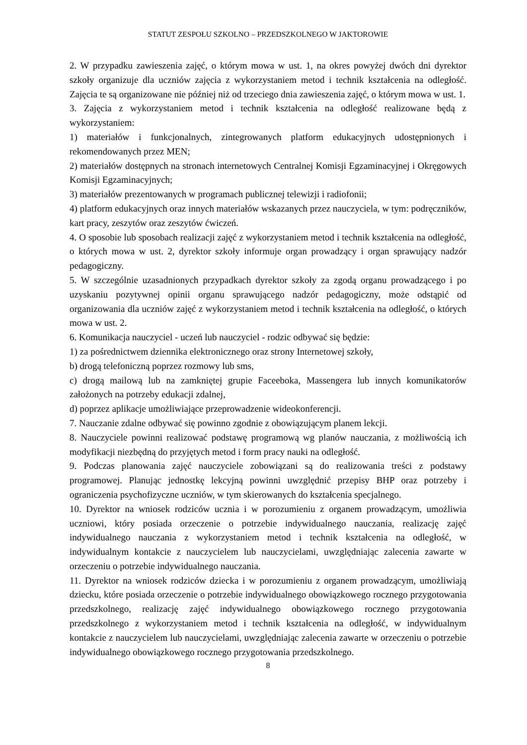STATUT ZESPOŁU SZKOLNO – PRZEDSZKOLNEGO W JAKTOROWIE
2. W przypadku zawieszenia zajęć, o którym mowa w ust. 1, na okres powyżej dwóch dni dyrektor szkoły organizuje dla uczniów zajęcia z wykorzystaniem metod i technik kształcenia na odległość. Zajęcia te są organizowane nie później niż od trzeciego dnia zawieszenia zajęć, o którym mowa w ust. 1.
3. Zajęcia z wykorzystaniem metod i technik kształcenia na odległość realizowane będą z wykorzystaniem:
1) materiałów i funkcjonalnych, zintegrowanych platform edukacyjnych udostępnionych i rekomendowanych przez MEN;
2) materiałów dostępnych na stronach internetowych Centralnej Komisji Egzaminacyjnej i Okręgowych Komisji Egzaminacyjnych;
3) materiałów prezentowanych w programach publicznej telewizji i radiofonii;
4) platform edukacyjnych oraz innych materiałów wskazanych przez nauczyciela, w tym: podręczników, kart pracy, zeszytów oraz zeszytów ćwiczeń.
4. O sposobie lub sposobach realizacji zajęć z wykorzystaniem metod i technik kształcenia na odległość, o których mowa w ust. 2, dyrektor szkoły informuje organ prowadzący i organ sprawujący nadzór pedagogiczny.
5. W szczególnie uzasadnionych przypadkach dyrektor szkoły za zgodą organu prowadzącego i po uzyskaniu pozytywnej opinii organu sprawującego nadzór pedagogiczny, może odstąpić od organizowania dla uczniów zajęć z wykorzystaniem metod i technik kształcenia na odległość, o których mowa w ust. 2.
6. Komunikacja nauczyciel - uczeń lub nauczyciel - rodzic odbywać się będzie:
1) za pośrednictwem dziennika elektronicznego oraz strony Internetowej szkoły,
b) drogą telefoniczną poprzez rozmowy lub sms,
c) drogą mailową lub na zamkniętej grupie Faceeboka, Massengera lub innych komunikatorów założonych na potrzeby edukacji zdalnej,
d) poprzez aplikacje umożliwiające przeprowadzenie wideokonferencji.
7. Nauczanie zdalne odbywać się powinno zgodnie z obowiązującym planem lekcji.
8. Nauczyciele powinni realizować podstawę programową wg planów nauczania, z możliwością ich modyfikacji niezbędną do przyjętych metod i form pracy nauki na odległość.
9. Podczas planowania zajęć nauczyciele zobowiązani są do realizowania treści z podstawy programowej. Planując jednostkę lekcyjną powinni uwzględnić przepisy BHP oraz potrzeby i ograniczenia psychofizyczne uczniów, w tym skierowanych do kształcenia specjalnego.
10. Dyrektor na wniosek rodziców ucznia i w porozumieniu z organem prowadzącym, umożliwia uczniowi, który posiada orzeczenie o potrzebie indywidualnego nauczania, realizację zajęć indywidualnego nauczania z wykorzystaniem metod i technik kształcenia na odległość, w indywidualnym kontakcie z nauczycielem lub nauczycielami, uwzględniając zalecenia zawarte w orzeczeniu o potrzebie indywidualnego nauczania.
11. Dyrektor na wniosek rodziców dziecka i w porozumieniu z organem prowadzącym, umożliwiają dziecku, które posiada orzeczenie o potrzebie indywidualnego obowiązkowego rocznego przygotowania przedszkolnego, realizację zajęć indywidualnego obowiązkowego rocznego przygotowania przedszkolnego z wykorzystaniem metod i technik kształcenia na odległość, w indywidualnym kontakcie z nauczycielem lub nauczycielami, uwzględniając zalecenia zawarte w orzeczeniu o potrzebie indywidualnego obowiązkowego rocznego przygotowania przedszkolnego.
8